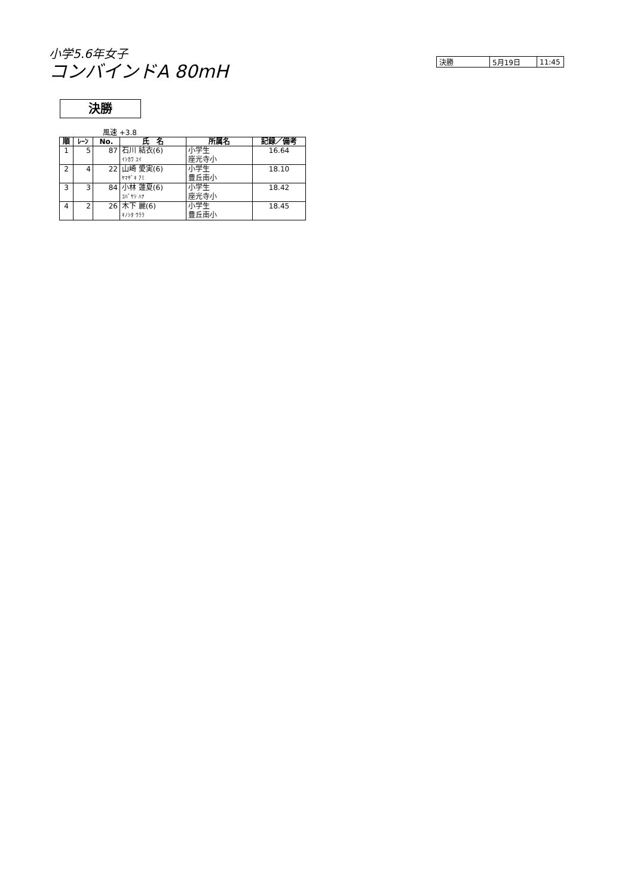小学5.6年女子
コンバインドA 80mH
| 決勝 | 5月19日 | 11:45 |
決勝
風速 +3.8
| 順 | ﾚｰﾝ | No. | 氏 名 | 所属名 | 記録／備考 |
| --- | --- | --- | --- | --- | --- |
| 1 | 5 | 87 | 石川 結衣(6) | 小学生 | 16.64 |
| | | | ｲｼｶﾜ ﾕｲ | 座光寺小 | |
| 2 | 4 | 22 | 山崎 愛実(6) | 小学生 | 18.10 |
| | | | ﾔﾏｻﾞｷ ｱﾐ | 豊丘南小 | |
| 3 | 3 | 84 | 小林 蓮夏(6) | 小学生 | 18.42 |
| | | | ｺﾊﾞﾔｼ ﾊﾅ | 座光寺小 | |
| 4 | 2 | 26 | 木下 麗(6) | 小学生 | 18.45 |
| | | | ｷﾉｼﾀ ｳﾗﾗ | 豊丘南小 | |